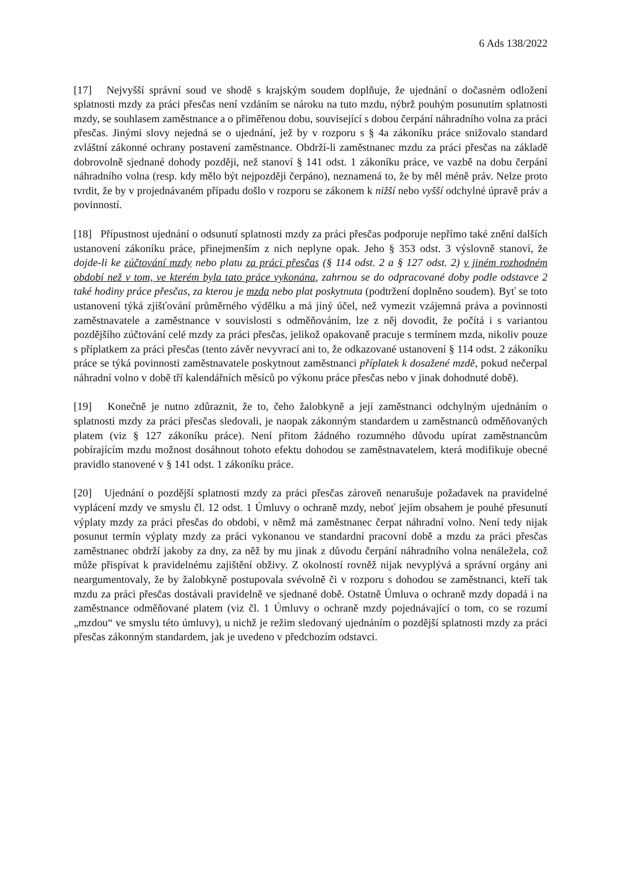6 Ads 138/2022
[17] Nejvyšší správní soud ve shodě s krajským soudem doplňuje, že ujednání o dočasném odložení splatnosti mzdy za práci přesčas není vzdáním se nároku na tuto mzdu, nýbrž pouhým posunutím splatnosti mzdy, se souhlasem zaměstnance a o přiměřenou dobu, související s dobou čerpání náhradního volna za práci přesčas. Jinými slovy nejedná se o ujednání, jež by v rozporu s § 4a zákoníku práce snižovalo standard zvláštní zákonné ochrany postavení zaměstnance. Obdrží-li zaměstnanec mzdu za práci přesčas na základě dobrovolně sjednané dohody později, než stanoví § 141 odst. 1 zákoníku práce, ve vazbě na dobu čerpání náhradního volna (resp. kdy mělo být nejpozději čerpáno), neznamená to, že by měl méně práv. Nelze proto tvrdit, že by v projednávaném případu došlo v rozporu se zákonem k nižší nebo vyšší odchylné úpravě práv a povinností.
[18] Přípustnost ujednání o odsunutí splatnosti mzdy za práci přesčas podporuje nepřímo také znění dalších ustanovení zákoníku práce, přinejmenším z nich neplyne opak. Jeho § 353 odst. 3 výslovně stanoví, že dojde-li ke zúčtování mzdy nebo platu za práci přesčas (§ 114 odst. 2 a § 127 odst. 2) v jiném rozhodném období než v tom, ve kterém byla tato práce vykonána, zahrnou se do odpracované doby podle odstavce 2 také hodiny práce přesčas, za kterou je mzda nebo plat poskytnuta (podtržení doplněno soudem). Byť se toto ustanovení týká zjišťování průměrného výdělku a má jiný účel, než vymezit vzájemná práva a povinnosti zaměstnavatele a zaměstnance v souvislosti s odměňováním, lze z něj dovodit, že počítá i s variantou pozdějšího zúčtování celé mzdy za práci přesčas, jelikož opakovaně pracuje s termínem mzda, nikoliv pouze s příplatkem za práci přesčas (tento závěr nevyvrací ani to, že odkazované ustanovení § 114 odst. 2 zákoníku práce se týká povinnosti zaměstnavatele poskytnout zaměstnanci příplatek k dosažené mzdě, pokud nečerpal náhradní volno v době tří kalendářních měsíců po výkonu práce přesčas nebo v jinak dohodnuté době).
[19] Konečně je nutno zdůraznit, že to, čeho žalobkyně a její zaměstnanci odchylným ujednáním o splatnosti mzdy za práci přesčas sledovali, je naopak zákonným standardem u zaměstnanců odměňovaných platem (viz § 127 zákoníku práce). Není přitom žádného rozumného důvodu upírat zaměstnancům pobírajícím mzdu možnost dosáhnout tohoto efektu dohodou se zaměstnavatelem, která modifikuje obecné pravidlo stanovené v § 141 odst. 1 zákoníku práce.
[20] Ujednání o pozdější splatnosti mzdy za práci přesčas zároveň nenarušuje požadavek na pravidelné vyplácení mzdy ve smyslu čl. 12 odst. 1 Úmluvy o ochraně mzdy, neboť jejím obsahem je pouhé přesunutí výplaty mzdy za práci přesčas do období, v němž má zaměstnanec čerpat náhradní volno. Není tedy nijak posunut termín výplaty mzdy za práci vykonanou ve standardní pracovní době a mzdu za práci přesčas zaměstnanec obdrží jakoby za dny, za něž by mu jinak z důvodu čerpání náhradního volna nenáležela, což může přispívat k pravidelnému zajištění obživy. Z okolností rovněž nijak nevyplývá a správní orgány ani neargumentovaly, že by žalobkyně postupovala svévolně či v rozporu s dohodou se zaměstnanci, kteří tak mzdu za práci přesčas dostávali pravidelně ve sjednané době. Ostatně Úmluva o ochraně mzdy dopadá i na zaměstnance odměňované platem (viz čl. 1 Úmluvy o ochraně mzdy pojednávající o tom, co se rozumí „mzdou“ ve smyslu této úmluvy), u nichž je režim sledovaný ujednáním o pozdější splatnosti mzdy za práci přesčas zákonným standardem, jak je uvedeno v předchozím odstavci.